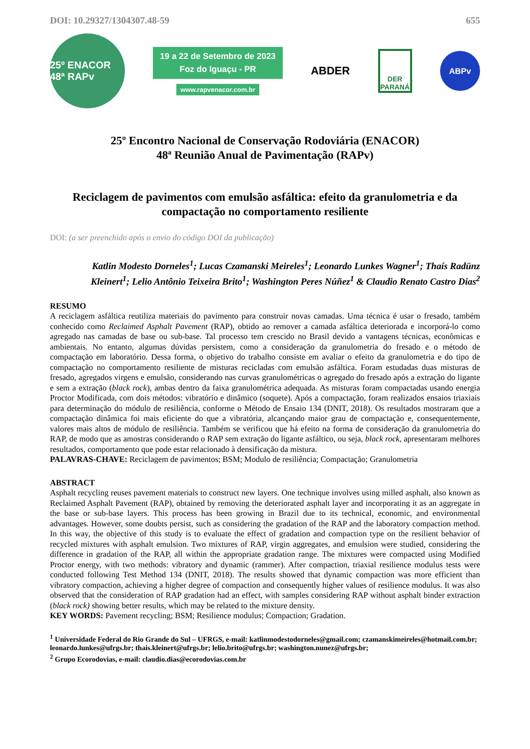DOI: 10.29327/1304307.48-59 655
25º ENACOR 48ª RAPv
19 a 22 de Setembro de 2023
Foz do Iguaçu - PR
www.rapvenacor.com.br
ABDER
DER
PARANÁ
ABPv
25º Encontro Nacional de Conservação Rodoviária (ENACOR)
48ª Reunião Anual de Pavimentação (RAPv)
Reciclagem de pavimentos com emulsão asfáltica: efeito da granulometria e da compactação no comportamento resiliente
DOI: (a ser preenchido após o envio do código DOI da publicação)
Katlin Modesto Dorneles<sup>1</sup>; Lucas Czamanski Meireles<sup>1</sup>; Leonardo Lunkes Wagner<sup>1</sup>; Thaís Radünz Kleinert<sup>1</sup>; Lelio Antônio Teixeira Brito<sup>1</sup>; Washington Peres Núñez<sup>1</sup> & Claudio Renato Castro Dias<sup>2</sup>
RESUMO
A reciclagem asfáltica reutiliza materiais do pavimento para construir novas camadas. Uma técnica é usar o fresado, também conhecido como Reclaimed Asphalt Pavement (RAP), obtido ao remover a camada asfáltica deteriorada e incorporá-lo como agregado nas camadas de base ou sub-base. Tal processo tem crescido no Brasil devido a vantagens técnicas, econômicas e ambientais. No entanto, algumas dúvidas persistem, como a consideração da granulometria do fresado e o método de compactação em laboratório. Dessa forma, o objetivo do trabalho consiste em avaliar o efeito da granulometria e do tipo de compactação no comportamento resiliente de misturas recicladas com emulsão asfáltica. Foram estudadas duas misturas de fresado, agregados virgens e emulsão, considerando nas curvas granulométricas o agregado do fresado após a extração do ligante e sem a extração (black rock), ambas dentro da faixa granulométrica adequada. As misturas foram compactadas usando energia Proctor Modificada, com dois métodos: vibratório e dinâmico (soquete). Após a compactação, foram realizados ensaios triaxiais para determinação do módulo de resiliência, conforme o Método de Ensaio 134 (DNIT, 2018). Os resultados mostraram que a compactação dinâmica foi mais eficiente do que a vibratória, alcançando maior grau de compactação e, consequentemente, valores mais altos de módulo de resiliência. Também se verificou que há efeito na forma de consideração da granulometria do RAP, de modo que as amostras considerando o RAP sem extração do ligante asfáltico, ou seja, black rock, apresentaram melhores resultados, comportamento que pode estar relacionado à densificação da mistura.
PALAVRAS-CHAVE: Reciclagem de pavimentos; BSM; Modulo de resiliência; Compactação; Granulometria
ABSTRACT
Asphalt recycling reuses pavement materials to construct new layers. One technique involves using milled asphalt, also known as Reclaimed Asphalt Pavement (RAP), obtained by removing the deteriorated asphalt layer and incorporating it as an aggregate in the base or sub-base layers. This process has been growing in Brazil due to its technical, economic, and environmental advantages. However, some doubts persist, such as considering the gradation of the RAP and the laboratory compaction method. In this way, the objective of this study is to evaluate the effect of gradation and compaction type on the resilient behavior of recycled mixtures with asphalt emulsion. Two mixtures of RAP, virgin aggregates, and emulsion were studied, considering the difference in gradation of the RAP, all within the appropriate gradation range. The mixtures were compacted using Modified Proctor energy, with two methods: vibratory and dynamic (rammer). After compaction, triaxial resilience modulus tests were conducted following Test Method 134 (DNIT, 2018). The results showed that dynamic compaction was more efficient than vibratory compaction, achieving a higher degree of compaction and consequently higher values of resilience modulus. It was also observed that the consideration of RAP gradation had an effect, with samples considering RAP without asphalt binder extraction (black rock) showing better results, which may be related to the mixture density.
KEY WORDS: Pavement recycling; BSM; Resilience modulus; Compaction; Gradation.
<sup>1</sup> Universidade Federal do Rio Grande do Sul – UFRGS, e-mail: katlinmodestodorneles@gmail.com; czamanskimeireles@hotmail.com.br; leonardo.lunkes@ufrgs.br; thais.kleinert@ufrgs.br; lelio.brito@ufrgs.br; washington.nunez@ufrgs.br;
<sup>2</sup> Grupo Ecorodovias, e-mail: claudio.dias@ecorodovias.com.br